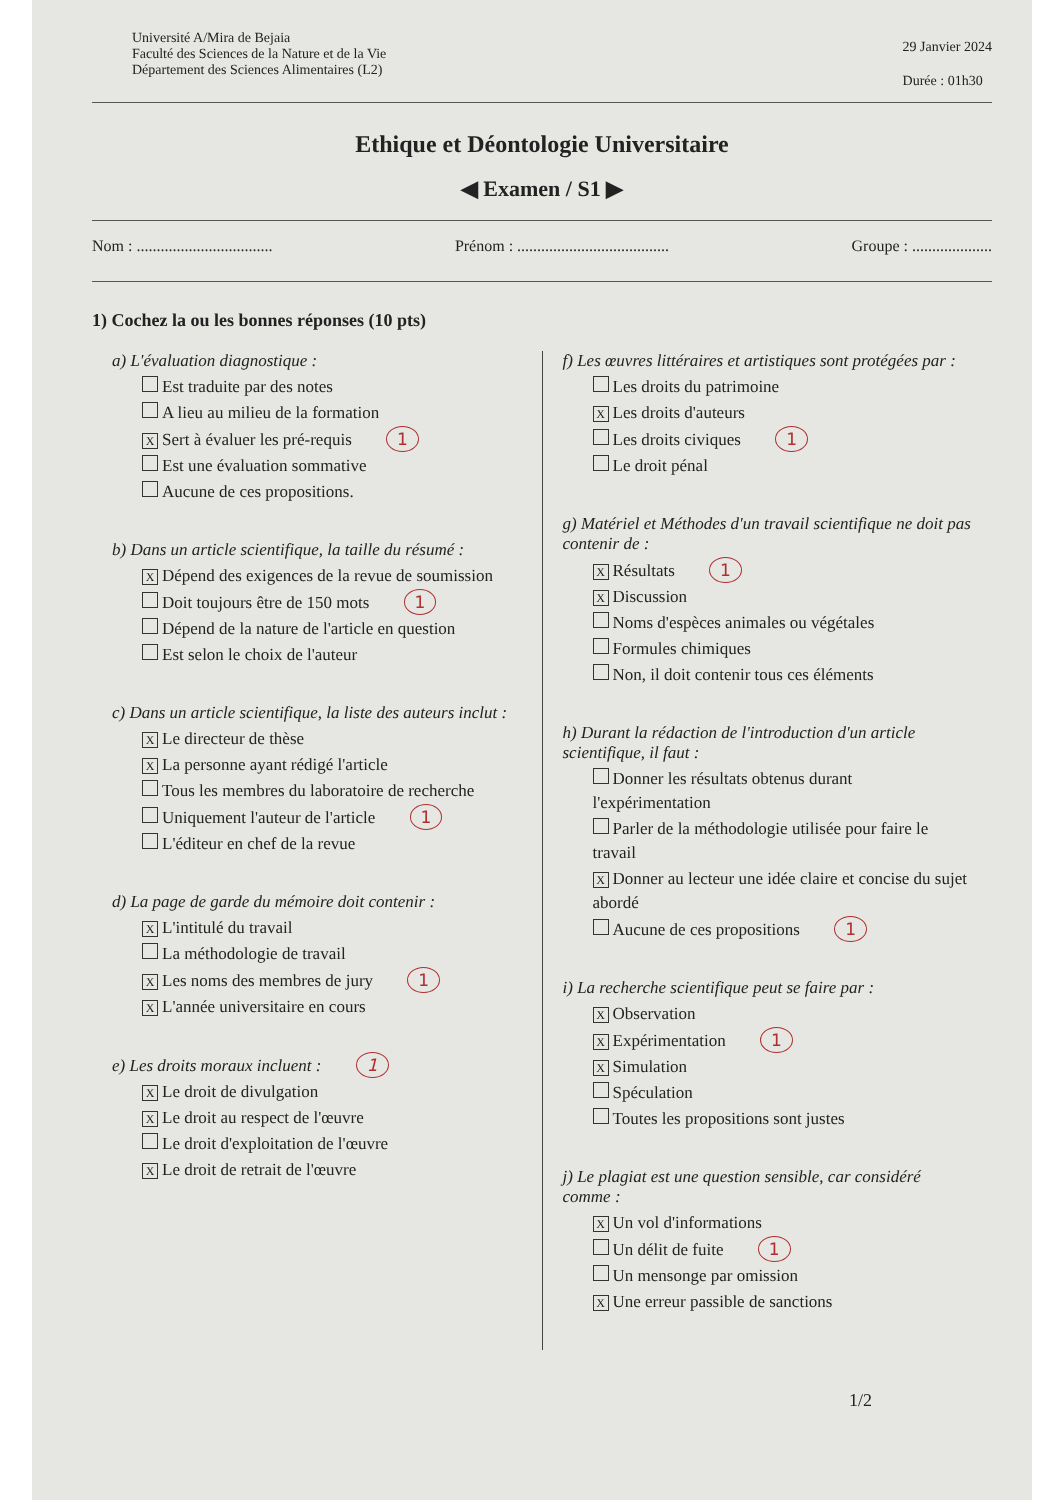Université A/Mira de Bejaia
Faculté des Sciences de la Nature et de la Vie
Département des Sciences Alimentaires (L2)
29 Janvier 2024
Durée : 01h30
Ethique et Déontologie Universitaire
◀ Examen / S1 ▶
Nom : .................................. Prénom : ...................................... Groupe : ....................
1) Cochez la ou les bonnes réponses (10 pts)
a) L'évaluation diagnostique :
Est traduite par des notes
A lieu au milieu de la formation
X Sert à évaluer les pré-requis 1
Est une évaluation sommative
Aucune de ces propositions.
b) Dans un article scientifique, la taille du résumé :
X Dépend des exigences de la revue de soumission
Doit toujours être de 150 mots 1
Dépend de la nature de l'article en question
Est selon le choix de l'auteur
c) Dans un article scientifique, la liste des auteurs inclut :
X Le directeur de thèse
X La personne ayant rédigé l'article
Tous les membres du laboratoire de recherche
Uniquement l'auteur de l'article 1
L'éditeur en chef de la revue
d) La page de garde du mémoire doit contenir :
X L'intitulé du travail
La méthodologie de travail
X Les noms des membres de jury 1
X L'année universitaire en cours
e) Les droits moraux incluent : 1
X Le droit de divulgation
X Le droit au respect de l'œuvre
Le droit d'exploitation de l'œuvre
X Le droit de retrait de l'œuvre
f) Les œuvres littéraires et artistiques sont protégées par :
Les droits du patrimoine
X Les droits d'auteurs
Les droits civiques 1
Le droit pénal
g) Matériel et Méthodes d'un travail scientifique ne doit pas contenir de :
X Résultats 1
X Discussion
Noms d'espèces animales ou végétales
Formules chimiques
Non, il doit contenir tous ces éléments
h) Durant la rédaction de l'introduction d'un article scientifique, il faut :
Donner les résultats obtenus durant l'expérimentation
Parler de la méthodologie utilisée pour faire le travail
X Donner au lecteur une idée claire et concise du sujet abordé
Aucune de ces propositions 1
i) La recherche scientifique peut se faire par :
X Observation
X Expérimentation 1
X Simulation
Spéculation
Toutes les propositions sont justes
j) Le plagiat est une question sensible, car considéré comme :
X Un vol d'informations
Un délit de fuite 1
Un mensonge par omission
X Une erreur passible de sanctions
1/2